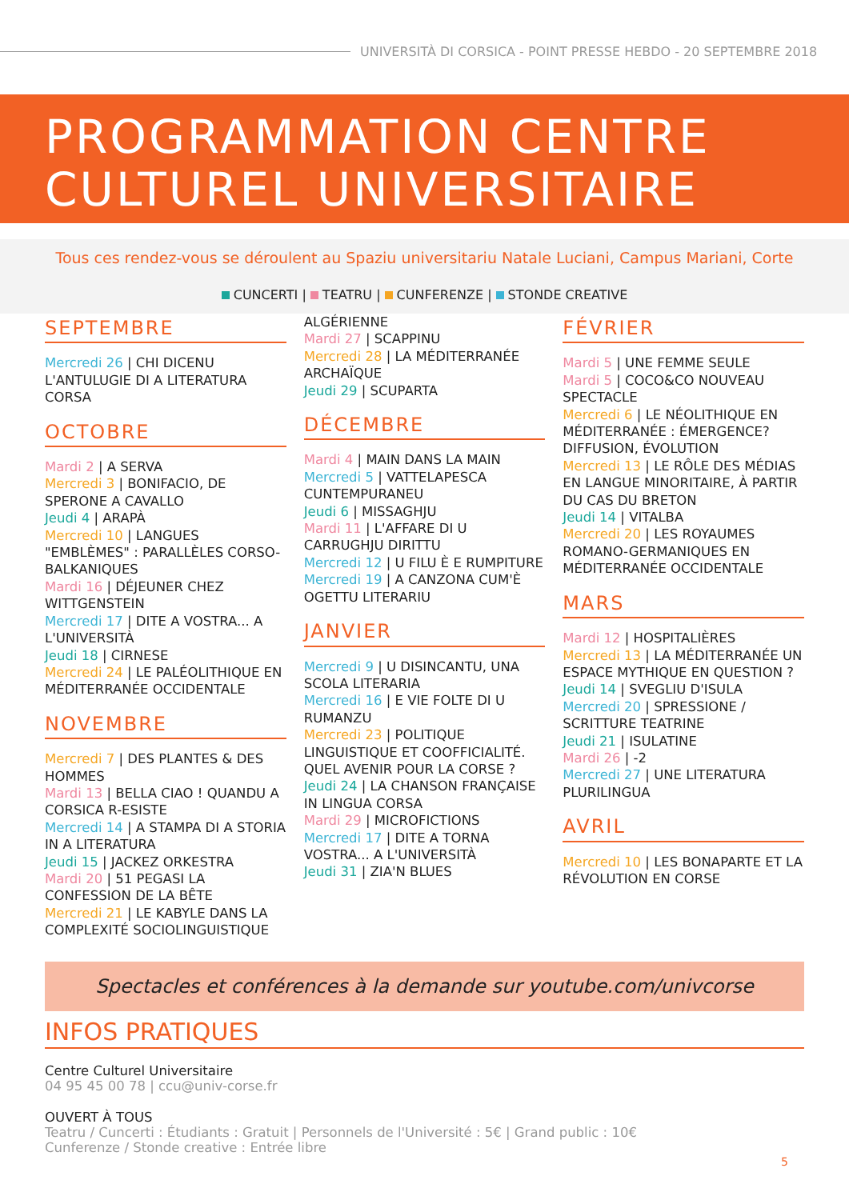UNIVERSITÀ DI CORSICA - POINT PRESSE HEBDO - 20 SEPTEMBRE 2018
PROGRAMMATION CENTRE
CULTUREL UNIVERSITAIRE
Tous ces rendez-vous se déroulent au Spaziu universitariu Natale Luciani, Campus Mariani, Corte
CUNCERTI | TEATRU | CUNFERENZE | STONDE CREATIVE
SEPTEMBRE
Mercredi 26 | CHI DICENU L'ANTULUGIE DI A LITERATURA CORSA
OCTOBRE
Mardi 2 | A SERVA
Mercredi 3 | BONIFACIO, DE SPERONE A CAVALLO
Jeudi 4 | ARAPÀ
Mercredi 10 | LANGUES "EMBLÈMES" : PARALLÈLES CORSO-BALKANIQUES
Mardi 16 | DÉJEUNER CHEZ WITTGENSTEIN
Mercredi 17 | DITE A VOSTRA... A L'UNIVERSITÀ
Jeudi 18 | CIRNESE
Mercredi 24 | LE PALÉOLITHIQUE EN MÉDITERRANÉE OCCIDENTALE
NOVEMBRE
Mercredi 7 | DES PLANTES & DES HOMMES
Mardi 13 | BELLA CIAO ! QUANDU A CORSICA R-ESISTE
Mercredi 14 | A STAMPA DI A STORIA IN A LITERATURA
Jeudi 15 | JACKEZ ORKESTRA
Mardi 20 | 51 PEGASI LA CONFESSION DE LA BÊTE
Mercredi 21 | LE KABYLE DANS LA COMPLEXITÉ SOCIOLINGUISTIQUE
ALGÉRIENNE
Mardi 27 | SCAPPINU
Mercredi 28 | LA MÉDITERRANÉE ARCHAÏQUE
Jeudi 29 | SCUPARTA
DÉCEMBRE
Mardi 4 | MAIN DANS LA MAIN
Mercredi 5 | VATTELAPESCA CUNTEMPURANEU
Jeudi 6 | MISSAGHJU
Mardi 11 | L'AFFARE DI U CARRUGHJU DIRITTU
Mercredi 12 | U FILU È E RUMPITURE
Mercredi 19 | A CANZONA CUM'È OGETTU LITERARIU
JANVIER
Mercredi 9 | U DISINCANTU, UNA SCOLA LITERARIA
Mercredi 16 | E VIE FOLTE DI U RUMANZU
Mercredi 23 | POLITIQUE LINGUISTIQUE ET COOFFICIALITÉ. QUEL AVENIR POUR LA CORSE ?
Jeudi 24 | LA CHANSON FRANÇAISE IN LINGUA CORSA
Mardi 29 | MICROFICTIONS
Mercredi 17 | DITE A TORNA VOSTRA... A L'UNIVERSITÀ
Jeudi 31 | ZIA'N BLUES
FÉVRIER
Mardi 5 | UNE FEMME SEULE
Mardi 5 | COCO&CO NOUVEAU SPECTACLE
Mercredi 6 | LE NÉOLITHIQUE EN MÉDITERRANÉE : ÉMERGENCE? DIFFUSION, ÉVOLUTION
Mercredi 13 | LE RÔLE DES MÉDIAS EN LANGUE MINORITAIRE, À PARTIR DU CAS DU BRETON
Jeudi 14 | VITALBA
Mercredi 20 | LES ROYAUMES ROMANO-GERMANIQUES EN MÉDITERRANÉE OCCIDENTALE
MARS
Mardi 12 | HOSPITALIÈRES
Mercredi 13 | LA MÉDITERRANÉE UN ESPACE MYTHIQUE EN QUESTION ?
Jeudi 14 | SVEGLIU D'ISULA
Mercredi 20 | SPRESSIONE / SCRITTURE TEATRINE
Jeudi 21 | ISULATINE
Mardi 26 | -2
Mercredi 27 | UNE LITERATURA PLURILINGUA
AVRIL
Mercredi 10 | LES BONAPARTE ET LA RÉVOLUTION EN CORSE
Spectacles et conférences à la demande sur youtube.com/univcorse
INFOS PRATIQUES
Centre Culturel Universitaire
04 95 45 00 78 | ccu@univ-corse.fr
OUVERT À TOUS
Teatru / Cuncerti : Étudiants : Gratuit | Personnels de l'Université : 5€ | Grand public : 10€
Cunferenze / Stonde creative : Entrée libre
5